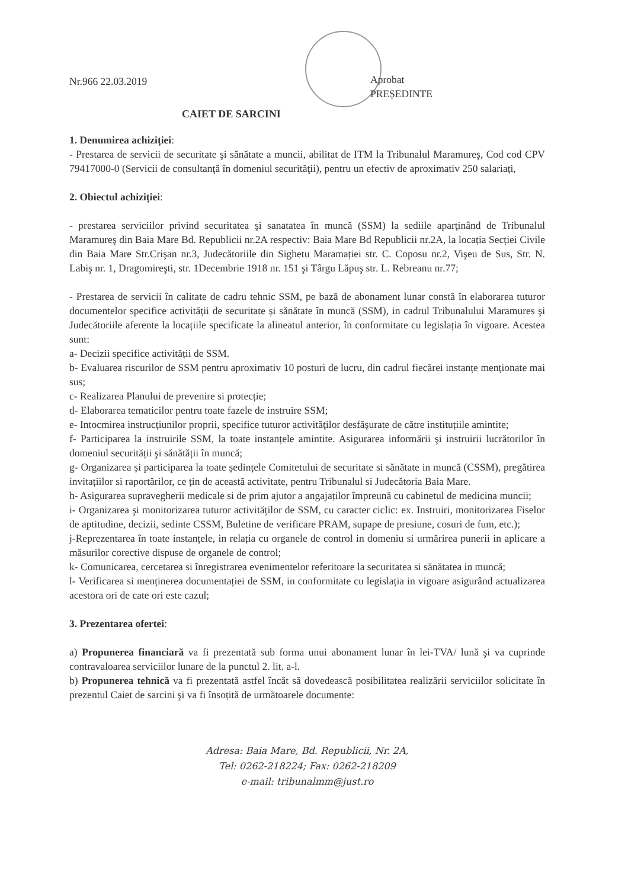Nr.966 22.03.2019
Aprobat
PREȘEDINTE
CAIET DE SARCINI
1. Denumirea achiziției:
- Prestarea de servicii de securitate şi sănătate a muncii, abilitat de ITM la Tribunalul Maramureş, Cod cod CPV 79417000-0 (Servicii de consultanţă în domeniul securităţii), pentru un efectiv de aproximativ 250 salariați,
2. Obiectul achiziției:
- prestarea serviciilor privind securitatea şi sanatatea în muncă (SSM) la sediile aparţinând de Tribunalul Maramureş din Baia Mare Bd. Republicii nr.2A respectiv: Baia Mare Bd Republicii nr.2A, la locația Secției Civile din Baia Mare Str.Crişan nr.3, Judecătoriile din Sighetu Maramației str. C. Coposu nr.2, Vişeu de Sus, Str. N. Labiş nr. 1, Dragomireşti, str. 1Decembrie 1918 nr. 151 şi Târgu Lăpuş str. L. Rebreanu nr.77;
- Prestarea de servicii în calitate de cadru tehnic SSM, pe bază de abonament lunar constă în elaborarea tuturor documentelor specifice activității de securitate și sănătate în muncă (SSM), in cadrul Tribunalului Maramures şi Judecătoriile aferente la locațiile specificate la alineatul anterior, în conformitate cu legislația în vigoare. Acestea sunt:
a- Decizii specifice activității de SSM.
b- Evaluarea riscurilor de SSM pentru aproximativ 10 posturi de lucru, din cadrul fiecărei instanțe menționate mai sus;
c- Realizarea Planului de prevenire si protecție;
d- Elaborarea tematicilor pentru toate fazele de instruire SSM;
e- Intocmirea instrucţiunilor proprii, specifice tuturor activităţilor desfăşurate de către instituțiile amintite;
f- Participarea la instruirile SSM, la toate instanțele amintite. Asigurarea informării şi instruirii lucrătorilor în domeniul securității şi sănătății în muncă;
g- Organizarea și participarea la toate ședințele Comitetului de securitate si sănătate in muncă (CSSM), pregătirea invitațiilor si raportărilor, ce țin de această activitate, pentru Tribunalul si Judecătoria Baia Mare.
h- Asigurarea supravegherii medicale si de prim ajutor a angajaților împreună cu cabinetul de medicina muncii;
i- Organizarea şi monitorizarea tuturor activităților de SSM, cu caracter ciclic: ex. Instruiri, monitorizarea Fiselor de aptitudine, decizii, sedinte CSSM, Buletine de verificare PRAM, supape de presiune, cosuri de fum, etc.);
j-Reprezentarea în toate instanțele, in relația cu organele de control in domeniu si urmărirea punerii in aplicare a măsurilor corective dispuse de organele de control;
k- Comunicarea, cercetarea si înregistrarea evenimentelor referitoare la securitatea si sănătatea in muncă;
l- Verificarea si menținerea documentației de SSM, in conformitate cu legislația in vigoare asigurând actualizarea acestora ori de cate ori este cazul;
3. Prezentarea ofertei:
a) Propunerea financiară va fi prezentată sub forma unui abonament lunar în lei-TVA/ lună şi va cuprinde contravaloarea serviciilor lunare de la punctul 2. lit. a-l.
b) Propunerea tehnică va fi prezentată astfel încât să dovedească posibilitatea realizării serviciilor solicitate în prezentul Caiet de sarcini şi va fi însoțită de următoarele documente:
Adresa: Baia Mare, Bd. Republicii, Nr. 2A,
Tel: 0262-218224; Fax: 0262-218209
e-mail: tribunalmm@just.ro